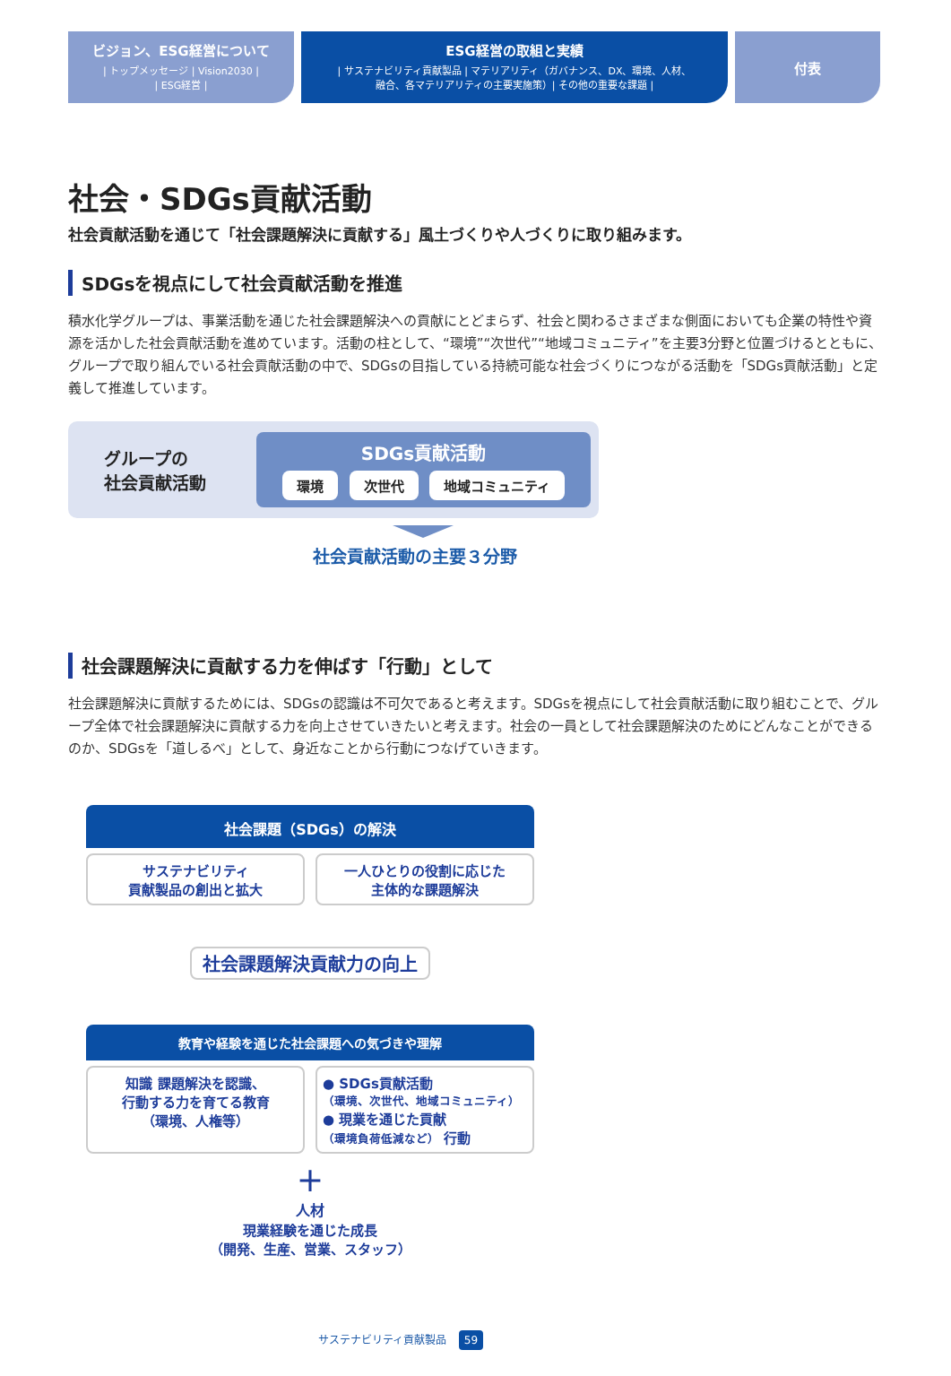ビジョン、ESG経営について
| トップメッセージ | Vision2030 |
| ESG経営 |
ESG経営の取組と実績
| サステナビリティ貢献製品 | マテリアリティ（ガバナンス、DX、環境、人材、
融合、各マテリアリティの主要実施策）| その他の重要な課題 |
付表
社会・SDGs貢献活動
社会貢献活動を通じて「社会課題解決に貢献する」風土づくりや人づくりに取り組みます。
SDGsを視点にして社会貢献活動を推進
積水化学グループは、事業活動を通じた社会課題解決への貢献にとどまらず、社会と関わるさまざまな側面においても企業の特性や資源を活かした社会貢献活動を進めています。活動の柱として、“環境”“次世代”“地域コミュニティ”を主要3分野と位置づけるとともに、グループで取り組んでいる社会貢献活動の中で、SDGsの目指している持続可能な社会づくりにつながる活動を「SDGs貢献活動」と定義して推進しています。
グループの
社会貢献活動
SDGs貢献活動
環境 次世代 地域コミュニティ
社会貢献活動の主要３分野
社会課題解決に貢献する力を伸ばす「行動」として
社会課題解決に貢献するためには、SDGsの認識は不可欠であると考えます。SDGsを視点にして社会貢献活動に取り組むことで、グループ全体で社会課題解決に貢献する力を向上させていきたいと考えます。社会の一員として社会課題解決のためにどんなことができるのか、SDGsを「道しるべ」として、身近なことから行動につなげていきます。
社会課題（SDGs）の解決
サステナビリティ
貢献製品の創出と拡大
一人ひとりの役割に応じた
主体的な課題解決
社会課題解決貢献力の向上
教育や経験を通じた社会課題への気づきや理解
知識 課題解決を認識、
行動する力を育てる教育
（環境、人権等）
● SDGs貢献活動
（環境、次世代、地域コミュニティ）
● 現業を通じた貢献
（環境負荷低減など） 行動
＋
人材
現業経験を通じた成長
（開発、生産、営業、スタッフ）
サステナビリティ貢献製品 59